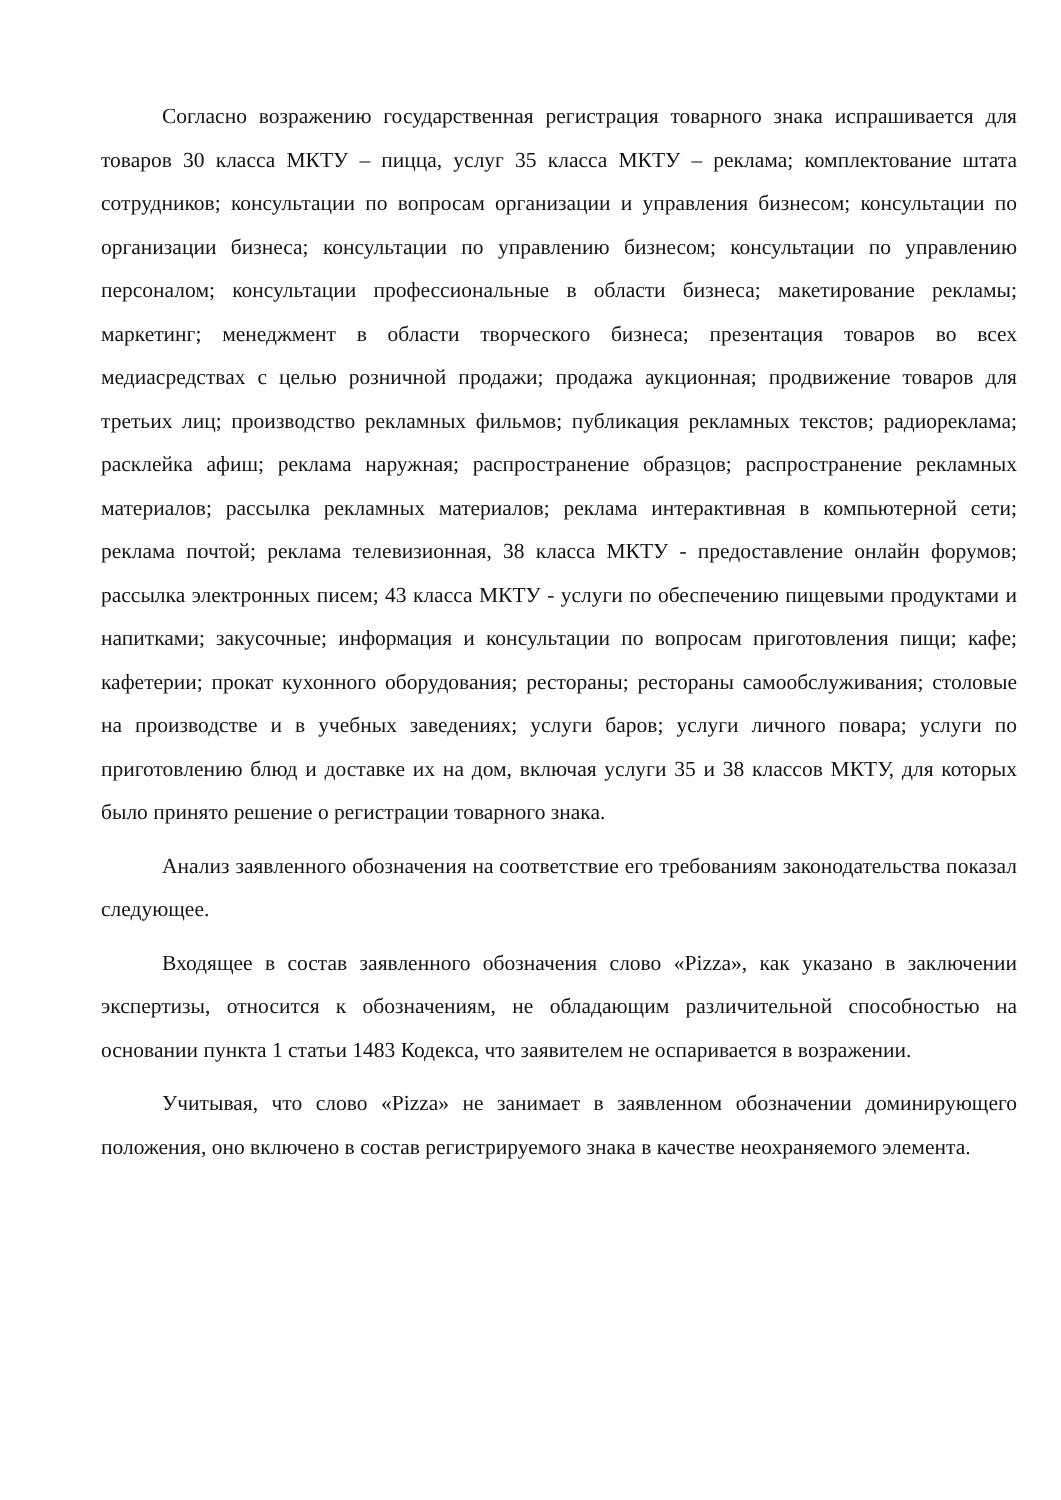Согласно возражению государственная регистрация товарного знака испрашивается для товаров 30 класса МКТУ – пицца, услуг 35 класса МКТУ – реклама; комплектование штата сотрудников; консультации по вопросам организации и управления бизнесом; консультации по организации бизнеса; консультации по управлению бизнесом; консультации по управлению персоналом; консультации профессиональные в области бизнеса; макетирование рекламы; маркетинг; менеджмент в области творческого бизнеса; презентация товаров во всех медиасредствах с целью розничной продажи; продажа аукционная; продвижение товаров для третьих лиц; производство рекламных фильмов; публикация рекламных текстов; радиореклама; расклейка афиш; реклама наружная; распространение образцов; распространение рекламных материалов; рассылка рекламных материалов; реклама интерактивная в компьютерной сети; реклама почтой; реклама телевизионная, 38 класса МКТУ - предоставление онлайн форумов; рассылка электронных писем; 43 класса МКТУ - услуги по обеспечению пищевыми продуктами и напитками; закусочные; информация и консультации по вопросам приготовления пищи; кафе; кафетерии; прокат кухонного оборудования; рестораны; рестораны самообслуживания; столовые на производстве и в учебных заведениях; услуги баров; услуги личного повара; услуги по приготовлению блюд и доставке их на дом, включая услуги 35 и 38 классов МКТУ, для которых было принято решение о регистрации товарного знака.
Анализ заявленного обозначения на соответствие его требованиям законодательства показал следующее.
Входящее в состав заявленного обозначения слово «Pizza», как указано в заключении экспертизы, относится к обозначениям, не обладающим различительной способностью на основании пункта 1 статьи 1483 Кодекса, что заявителем не оспаривается в возражении.
Учитывая, что слово «Pizza» не занимает в заявленном обозначении доминирующего положения, оно включено в состав регистрируемого знака в качестве неохраняемого элемента.